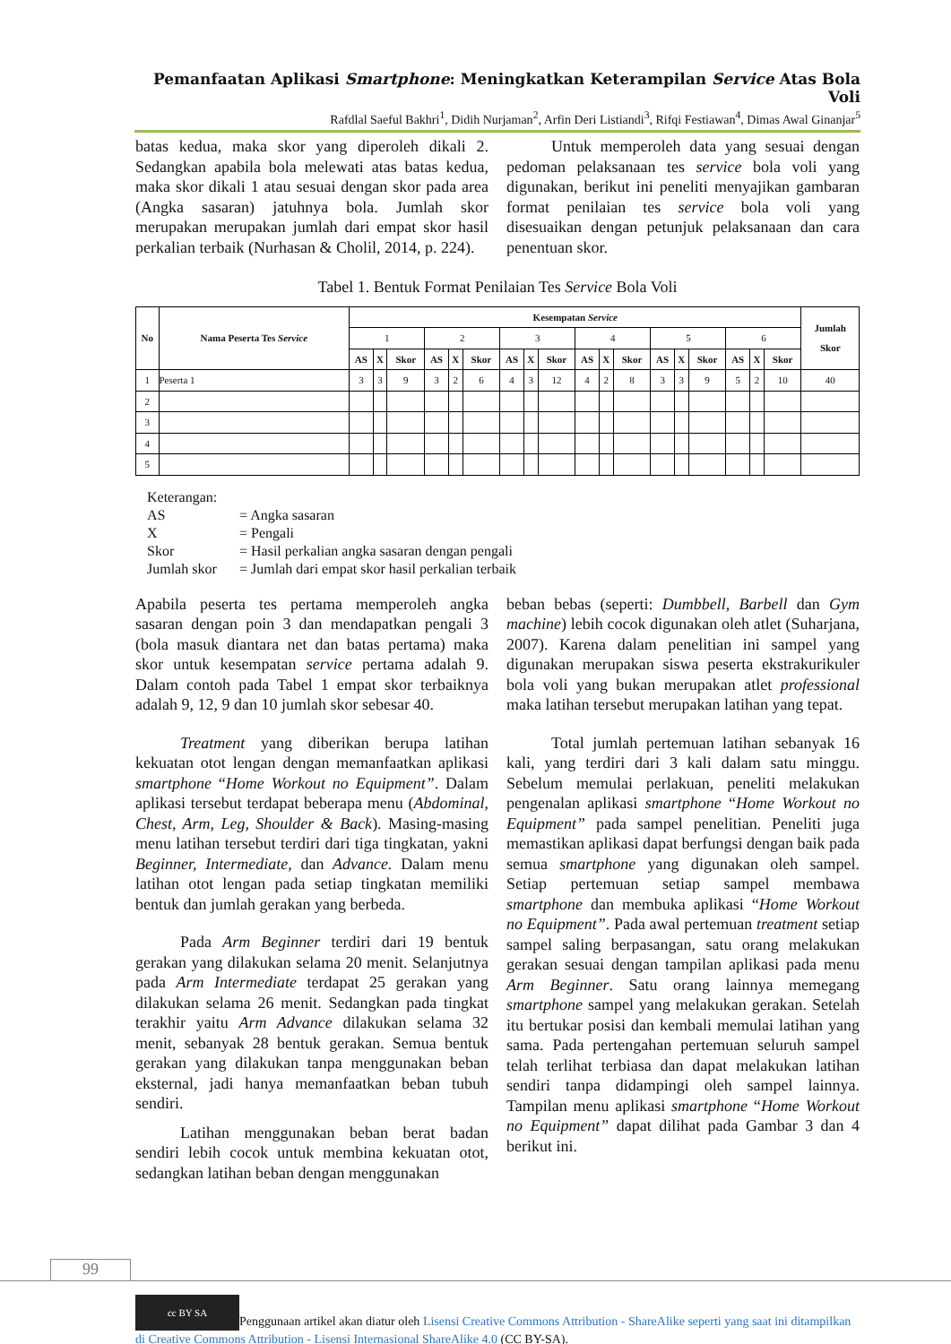Pemanfaatan Aplikasi Smartphone: Meningkatkan Keterampilan Service Atas Bola Voli
Rafdlal Saeful Bakhri<sup>1</sup>, Didih Nurjaman<sup>2</sup>, Arfin Deri Listiandi<sup>3</sup>, Rifqi Festiawan<sup>4</sup>, Dimas Awal Ginanjar<sup>5</sup>
batas kedua, maka skor yang diperoleh dikali 2. Sedangkan apabila bola melewati atas batas kedua, maka skor dikali 1 atau sesuai dengan skor pada area (Angka sasaran) jatuhnya bola. Jumlah skor merupakan merupakan jumlah dari empat skor hasil perkalian terbaik (Nurhasan & Cholil, 2014, p. 224).
Untuk memperoleh data yang sesuai dengan pedoman pelaksanaan tes service bola voli yang digunakan, berikut ini peneliti menyajikan gambaran format penilaian tes service bola voli yang disesuaikan dengan petunjuk pelaksanaan dan cara penentuan skor.
Tabel 1. Bentuk Format Penilaian Tes Service Bola Voli
| No | Nama Peserta Tes Service | Kesempatan Service | | | | | | | | | | | | | | | | | | Jumlah Skor |
| --- | --- | --- | --- | --- | --- | --- | --- | --- | --- | --- | --- | --- | --- | --- | --- | --- | --- | --- | --- | --- |
| | | 1 | | | 2 | | | 3 | | | 4 | | | 5 | | | 6 | | | |
| | | AS | X | Skor | AS | X | Skor | AS | X | Skor | AS | X | Skor | AS | X | Skor | AS | X | Skor | |
| 1 | Peserta 1 | 3 | 3 | 9 | 3 | 2 | 6 | 4 | 3 | 12 | 4 | 2 | 8 | 3 | 3 | 9 | 5 | 2 | 10 | 40 |
| 2 | | | | | | | | | | | | | | | | | | | | |
| 3 | | | | | | | | | | | | | | | | | | | | |
| 4 | | | | | | | | | | | | | | | | | | | | |
| 5 | | | | | | | | | | | | | | | | | | | | |
Keterangan:
AS = Angka sasaran
X = Pengali
Skor = Hasil perkalian angka sasaran dengan pengali
Jumlah skor = Jumlah dari empat skor hasil perkalian terbaik
Apabila peserta tes pertama memperoleh angka sasaran dengan poin 3 dan mendapatkan pengali 3 (bola masuk diantara net dan batas pertama) maka skor untuk kesempatan service pertama adalah 9. Dalam contoh pada Tabel 1 empat skor terbaiknya adalah 9, 12, 9 dan 10 jumlah skor sebesar 40.
Treatment yang diberikan berupa latihan kekuatan otot lengan dengan memanfaatkan aplikasi smartphone “Home Workout no Equipment”. Dalam aplikasi tersebut terdapat beberapa menu (Abdominal, Chest, Arm, Leg, Shoulder & Back). Masing-masing menu latihan tersebut terdiri dari tiga tingkatan, yakni Beginner, Intermediate, dan Advance. Dalam menu latihan otot lengan pada setiap tingkatan memiliki bentuk dan jumlah gerakan yang berbeda.
Pada Arm Beginner terdiri dari 19 bentuk gerakan yang dilakukan selama 20 menit. Selanjutnya pada Arm Intermediate terdapat 25 gerakan yang dilakukan selama 26 menit. Sedangkan pada tingkat terakhir yaitu Arm Advance dilakukan selama 32 menit, sebanyak 28 bentuk gerakan. Semua bentuk gerakan yang dilakukan tanpa menggunakan beban eksternal, jadi hanya memanfaatkan beban tubuh sendiri.
Latihan menggunakan beban berat badan sendiri lebih cocok untuk membina kekuatan otot, sedangkan latihan beban dengan menggunakan
beban bebas (seperti: Dumbbell, Barbell dan Gym machine) lebih cocok digunakan oleh atlet (Suharjana, 2007). Karena dalam penelitian ini sampel yang digunakan merupakan siswa peserta ekstrakurikuler bola voli yang bukan merupakan atlet professional maka latihan tersebut merupakan latihan yang tepat.
Total jumlah pertemuan latihan sebanyak 16 kali, yang terdiri dari 3 kali dalam satu minggu. Sebelum memulai perlakuan, peneliti melakukan pengenalan aplikasi smartphone “Home Workout no Equipment” pada sampel penelitian. Peneliti juga memastikan aplikasi dapat berfungsi dengan baik pada semua smartphone yang digunakan oleh sampel. Setiap pertemuan setiap sampel membawa smartphone dan membuka aplikasi “Home Workout no Equipment”. Pada awal pertemuan treatment setiap sampel saling berpasangan, satu orang melakukan gerakan sesuai dengan tampilan aplikasi pada menu Arm Beginner. Satu orang lainnya memegang smartphone sampel yang melakukan gerakan. Setelah itu bertukar posisi dan kembali memulai latihan yang sama. Pada pertengahan pertemuan seluruh sampel telah terlihat terbiasa dan dapat melakukan latihan sendiri tanpa didampingi oleh sampel lainnya. Tampilan menu aplikasi smartphone “Home Workout no Equipment” dapat dilihat pada Gambar 3 dan 4 berikut ini.
99
cc BY SA Penggunaan artikel akan diatur oleh Lisensi Creative Commons Attribution - ShareAlike seperti yang saat ini ditampilkan di Creative Commons Attribution - Lisensi Internasional ShareAlike 4.0 (CC BY-SA).